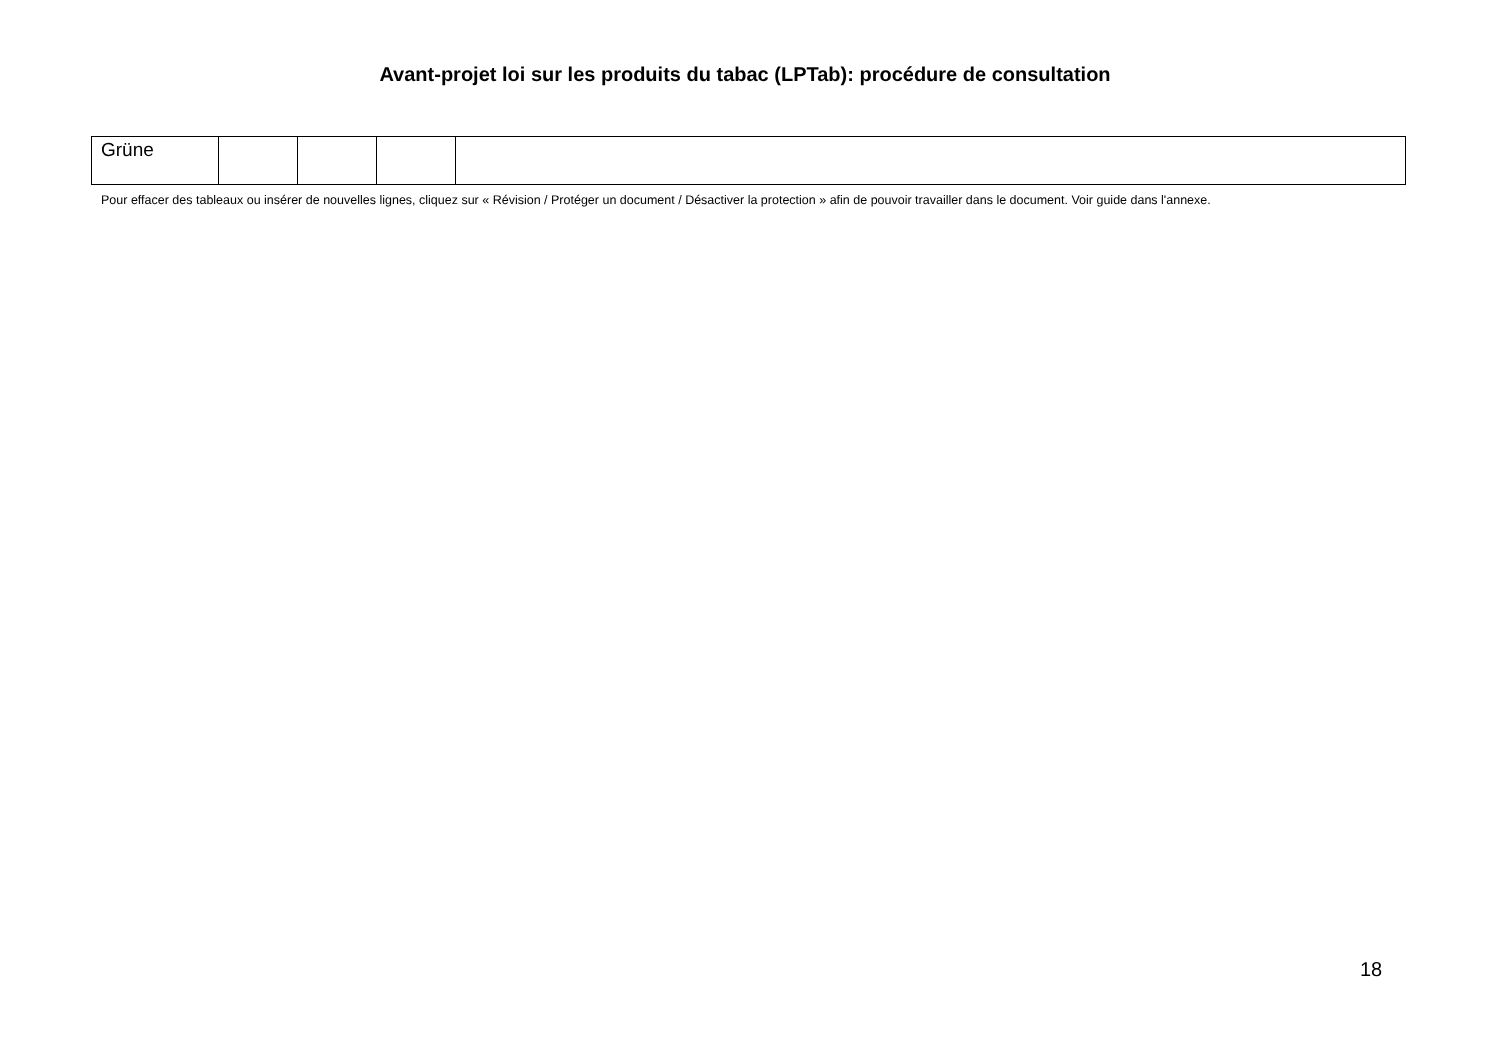Avant-projet loi sur les produits du tabac (LPTab): procédure de consultation
| Grüne | | | | |
Pour effacer des tableaux ou insérer de nouvelles lignes, cliquez sur « Révision / Protéger un document / Désactiver la protection » afin de pouvoir travailler dans le document. Voir guide dans l'annexe.
18